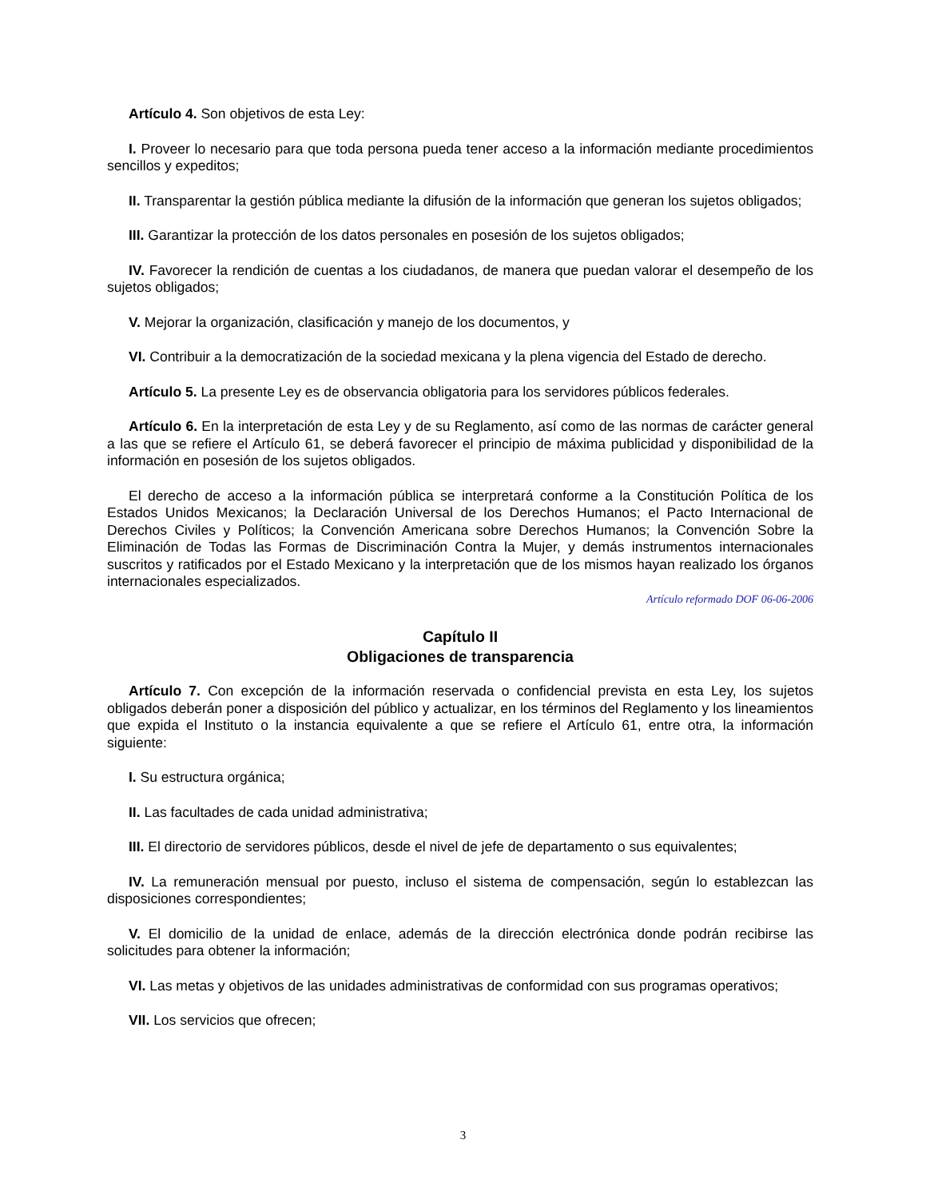Artículo 4. Son objetivos de esta Ley:
I. Proveer lo necesario para que toda persona pueda tener acceso a la información mediante procedimientos sencillos y expeditos;
II. Transparentar la gestión pública mediante la difusión de la información que generan los sujetos obligados;
III. Garantizar la protección de los datos personales en posesión de los sujetos obligados;
IV. Favorecer la rendición de cuentas a los ciudadanos, de manera que puedan valorar el desempeño de los sujetos obligados;
V. Mejorar la organización, clasificación y manejo de los documentos, y
VI. Contribuir a la democratización de la sociedad mexicana y la plena vigencia del Estado de derecho.
Artículo 5. La presente Ley es de observancia obligatoria para los servidores públicos federales.
Artículo 6. En la interpretación de esta Ley y de su Reglamento, así como de las normas de carácter general a las que se refiere el Artículo 61, se deberá favorecer el principio de máxima publicidad y disponibilidad de la información en posesión de los sujetos obligados.
El derecho de acceso a la información pública se interpretará conforme a la Constitución Política de los Estados Unidos Mexicanos; la Declaración Universal de los Derechos Humanos; el Pacto Internacional de Derechos Civiles y Políticos; la Convención Americana sobre Derechos Humanos; la Convención Sobre la Eliminación de Todas las Formas de Discriminación Contra la Mujer, y demás instrumentos internacionales suscritos y ratificados por el Estado Mexicano y la interpretación que de los mismos hayan realizado los órganos internacionales especializados.
Artículo reformado DOF 06-06-2006
Capítulo II
Obligaciones de transparencia
Artículo 7. Con excepción de la información reservada o confidencial prevista en esta Ley, los sujetos obligados deberán poner a disposición del público y actualizar, en los términos del Reglamento y los lineamientos que expida el Instituto o la instancia equivalente a que se refiere el Artículo 61, entre otra, la información siguiente:
I. Su estructura orgánica;
II. Las facultades de cada unidad administrativa;
III. El directorio de servidores públicos, desde el nivel de jefe de departamento o sus equivalentes;
IV. La remuneración mensual por puesto, incluso el sistema de compensación, según lo establezcan las disposiciones correspondientes;
V. El domicilio de la unidad de enlace, además de la dirección electrónica donde podrán recibirse las solicitudes para obtener la información;
VI. Las metas y objetivos de las unidades administrativas de conformidad con sus programas operativos;
VII. Los servicios que ofrecen;
3